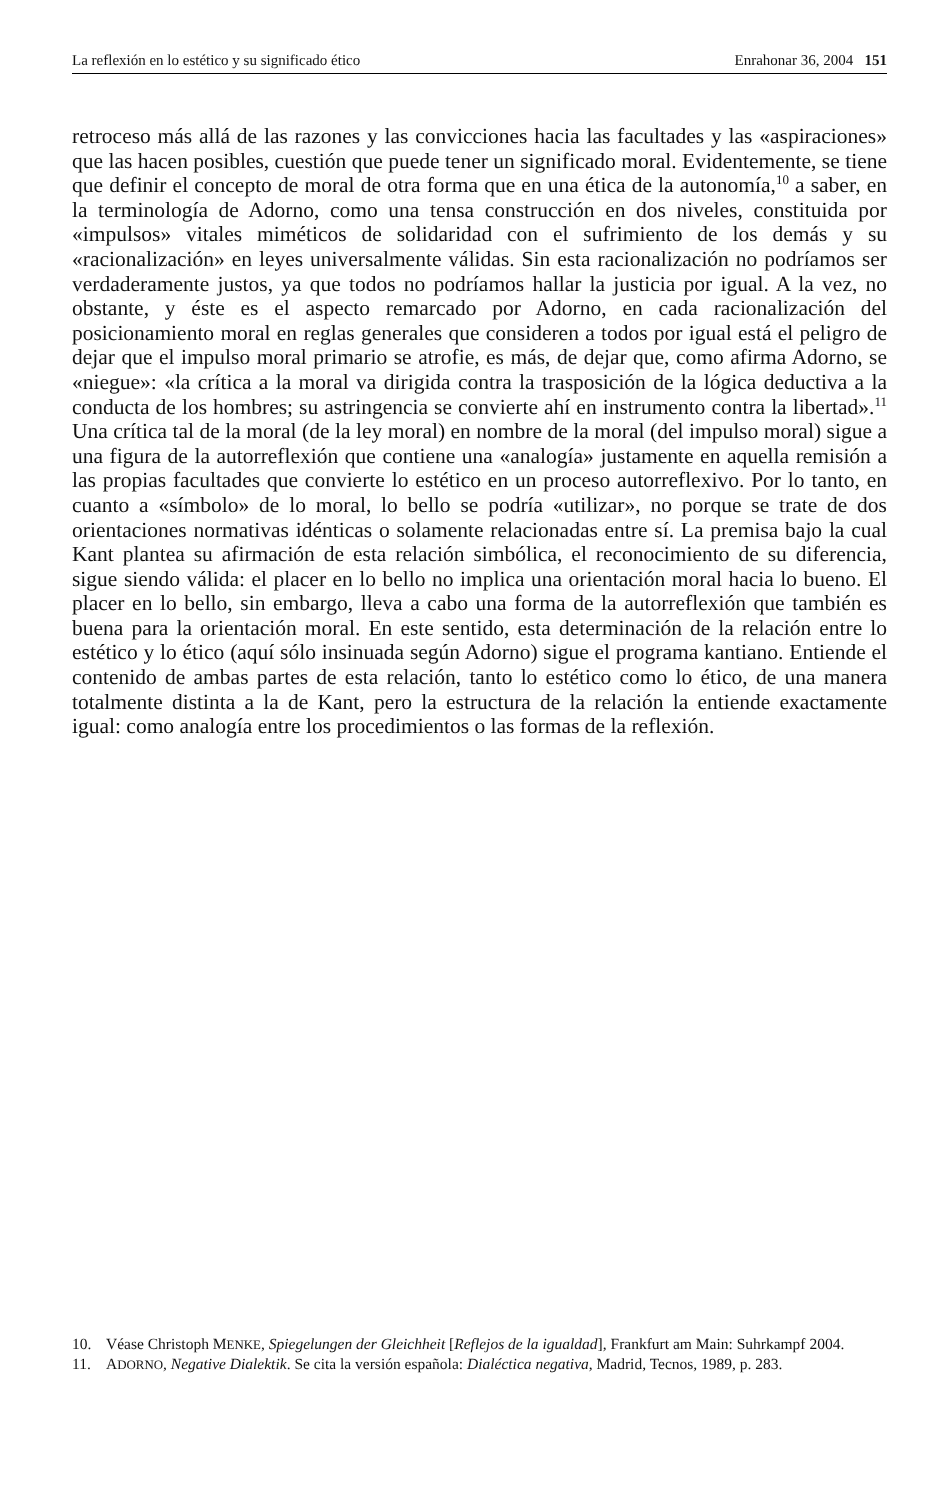La reflexión en lo estético y su significado ético Enrahonar 36, 2004 151
retroceso más allá de las razones y las convicciones hacia las facultades y las «aspiraciones» que las hacen posibles, cuestión que puede tener un significado moral. Evidentemente, se tiene que definir el concepto de moral de otra forma que en una ética de la autonomía,<sup>10</sup> a saber, en la terminología de Adorno, como una tensa construcción en dos niveles, constituida por «impulsos» vitales miméticos de solidaridad con el sufrimiento de los demás y su «racionalización» en leyes universalmente válidas. Sin esta racionalización no podríamos ser verdaderamente justos, ya que todos no podríamos hallar la justicia por igual. A la vez, no obstante, y éste es el aspecto remarcado por Adorno, en cada racionalización del posicionamiento moral en reglas generales que consideren a todos por igual está el peligro de dejar que el impulso moral primario se atrofie, es más, de dejar que, como afirma Adorno, se «niegue»: «la crítica a la moral va dirigida contra la trasposición de la lógica deductiva a la conducta de los hombres; su astringencia se convierte ahí en instrumento contra la libertad».<sup>11</sup> Una crítica tal de la moral (de la ley moral) en nombre de la moral (del impulso moral) sigue a una figura de la autorreflexión que contiene una «analogía» justamente en aquella remisión a las propias facultades que convierte lo estético en un proceso autorreflexivo. Por lo tanto, en cuanto a «símbolo» de lo moral, lo bello se podría «utilizar», no porque se trate de dos orientaciones normativas idénticas o solamente relacionadas entre sí. La premisa bajo la cual Kant plantea su afirmación de esta relación simbólica, el reconocimiento de su diferencia, sigue siendo válida: el placer en lo bello no implica una orientación moral hacia lo bueno. El placer en lo bello, sin embargo, lleva a cabo una forma de la autorreflexión que también es buena para la orientación moral. En este sentido, esta determinación de la relación entre lo estético y lo ético (aquí sólo insinuada según Adorno) sigue el programa kantiano. Entiende el contenido de ambas partes de esta relación, tanto lo estético como lo ético, de una manera totalmente distinta a la de Kant, pero la estructura de la relación la entiende exactamente igual: como analogía entre los procedimientos o las formas de la reflexión.
10. Véase Christoph MENKE, Spiegelungen der Gleichheit [Reflejos de la igualdad], Frankfurt am Main: Suhrkampf 2004.
11. ADORNO, Negative Dialektik. Se cita la versión española: Dialéctica negativa, Madrid, Tecnos, 1989, p. 283.